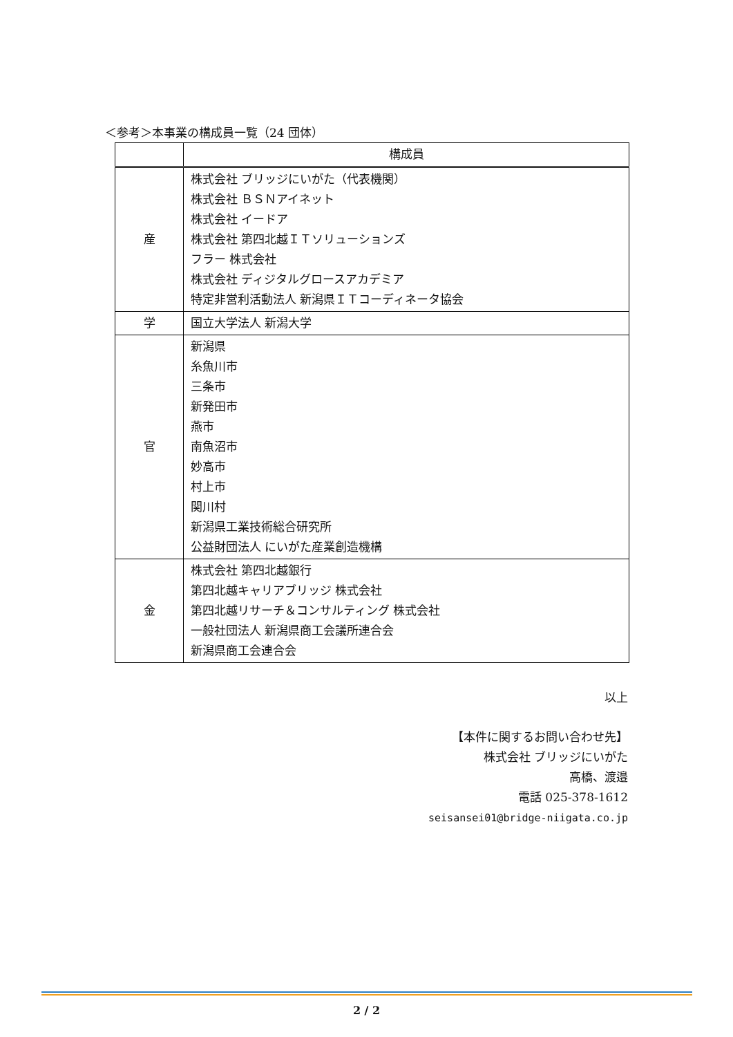＜参考＞本事業の構成員一覧（24 団体）
| | 構成員 |
| --- | --- |
| 産 | 株式会社 ブリッジにいがた（代表機関） 株式会社 ＢＳＮアイネット 株式会社 イードア 株式会社 第四北越ＩＴソリューションズ フラー 株式会社 株式会社 ディジタルグロースアカデミア 特定非営利活動法人 新潟県ＩＴコーディネータ協会 |
| 学 | 国立大学法人 新潟大学 |
| 官 | 新潟県 糸魚川市 三条市 新発田市 燕市 南魚沼市 妙高市 村上市 関川村 新潟県工業技術総合研究所 公益財団法人 にいがた産業創造機構 |
| 金 | 株式会社 第四北越銀行 第四北越キャリアブリッジ 株式会社 第四北越リサーチ＆コンサルティング 株式会社 一般社団法人 新潟県商工会議所連合会 新潟県商工会連合会 |
以上
【本件に関するお問い合わせ先】
株式会社 ブリッジにいがた
高橋、渡邉
電話 025-378-1612
seisansei01@bridge-niigata.co.jp
2 / 2